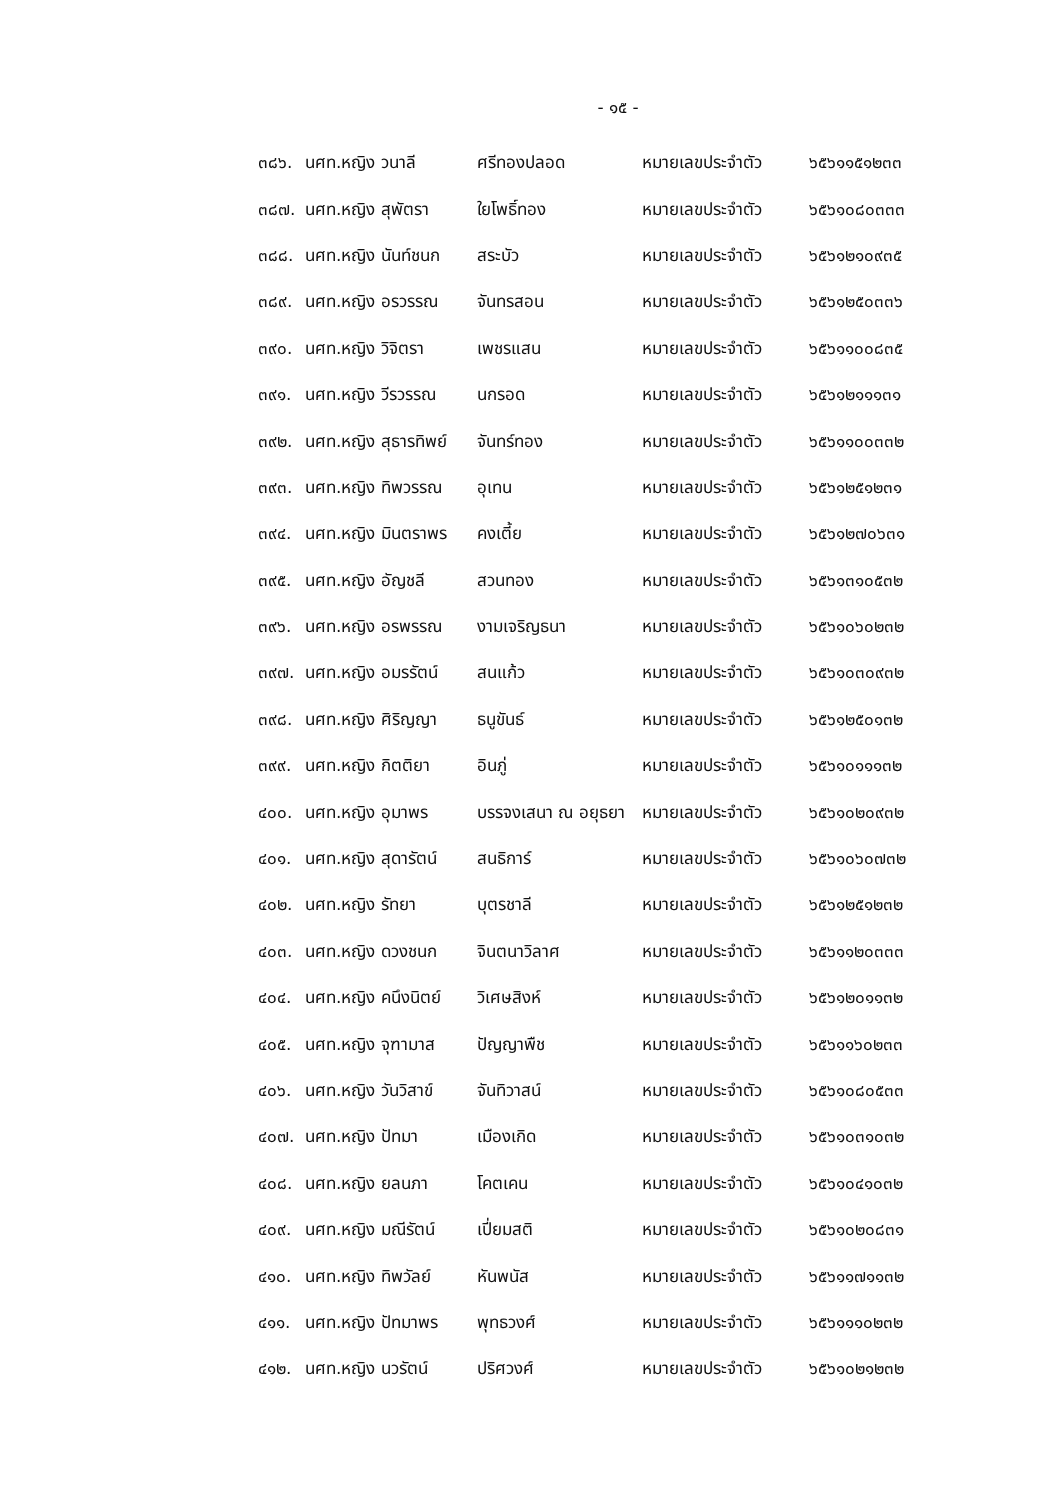- ๑๕ -
| ๓๘๖. | นศท.หญิง วนาลี | ศรีทองปลอด | หมายเลขประจำตัว | ๖๕๖๑๑๕๑๒๓๓ |
| ๓๘๗. | นศท.หญิง สุพัตรา | ใยโพธิ์ทอง | หมายเลขประจำตัว | ๖๕๖๑๐๘๐๓๓๓ |
| ๓๘๘. | นศท.หญิง นันท์ชนก | สระบัว | หมายเลขประจำตัว | ๖๕๖๑๒๑๐๙๓๕ |
| ๓๘๙. | นศท.หญิง อรวรรณ | จันทรสอน | หมายเลขประจำตัว | ๖๕๖๑๒๕๐๓๓๖ |
| ๓๙๐. | นศท.หญิง วิจิตรา | เพชรแสน | หมายเลขประจำตัว | ๖๕๖๑๑๐๐๘๓๕ |
| ๓๙๑. | นศท.หญิง วีรวรรณ | นกรอด | หมายเลขประจำตัว | ๖๕๖๑๒๑๑๑๓๑ |
| ๓๙๒. | นศท.หญิง สุธารทิพย์ | จันทร์ทอง | หมายเลขประจำตัว | ๖๕๖๑๑๐๐๓๓๒ |
| ๓๙๓. | นศท.หญิง ทิพวรรณ | อุเทน | หมายเลขประจำตัว | ๖๕๖๑๒๕๑๒๓๑ |
| ๓๙๔. | นศท.หญิง มินตราพร | คงเตี้ย | หมายเลขประจำตัว | ๖๕๖๑๒๗๐๖๓๑ |
| ๓๙๕. | นศท.หญิง อัญชลี | สวนทอง | หมายเลขประจำตัว | ๖๕๖๑๓๑๐๕๓๒ |
| ๓๙๖. | นศท.หญิง อรพรรณ | งามเจริญธนา | หมายเลขประจำตัว | ๖๕๖๑๐๖๐๒๓๒ |
| ๓๙๗. | นศท.หญิง อมรรัตน์ | สนแก้ว | หมายเลขประจำตัว | ๖๕๖๑๐๓๐๙๓๒ |
| ๓๙๘. | นศท.หญิง ศิริญญา | ธนูขันธ์ | หมายเลขประจำตัว | ๖๕๖๑๒๕๐๑๓๒ |
| ๓๙๙. | นศท.หญิง กิตติยา | อินภู่ | หมายเลขประจำตัว | ๖๕๖๑๐๑๑๑๓๒ |
| ๔๐๐. | นศท.หญิง อุมาพร | บรรจงเสนา ณ อยุธยา | หมายเลขประจำตัว | ๖๕๖๑๐๒๐๙๓๒ |
| ๔๐๑. | นศท.หญิง สุดารัตน์ | สนธิการ์ | หมายเลขประจำตัว | ๖๕๖๑๐๖๐๗๓๒ |
| ๔๐๒. | นศท.หญิง รัทยา | บุตรชาลี | หมายเลขประจำตัว | ๖๕๖๑๒๕๑๒๓๒ |
| ๔๐๓. | นศท.หญิง ดวงชนก | จินตนาวิลาศ | หมายเลขประจำตัว | ๖๕๖๑๑๒๐๓๓๓ |
| ๔๐๔. | นศท.หญิง คนึงนิตย์ | วิเศษสิงห์ | หมายเลขประจำตัว | ๖๕๖๑๒๐๑๑๓๒ |
| ๔๐๕. | นศท.หญิง จุฑามาส | ปัญญาพืช | หมายเลขประจำตัว | ๖๕๖๑๑๖๐๒๓๓ |
| ๔๐๖. | นศท.หญิง วันวิสาข์ | จันทิวาสน์ | หมายเลขประจำตัว | ๖๕๖๑๐๘๐๕๓๓ |
| ๔๐๗. | นศท.หญิง ปัทมา | เมืองเกิด | หมายเลขประจำตัว | ๖๕๖๑๐๓๑๐๓๒ |
| ๔๐๘. | นศท.หญิง ยลนภา | โคตเคน | หมายเลขประจำตัว | ๖๕๖๑๐๔๑๐๓๒ |
| ๔๐๙. | นศท.หญิง มณีรัตน์ | เปี่ยมสติ | หมายเลขประจำตัว | ๖๕๖๑๐๒๐๘๓๑ |
| ๔๑๐. | นศท.หญิง ทิพวัลย์ | หันพนัส | หมายเลขประจำตัว | ๖๕๖๑๑๗๑๑๓๒ |
| ๔๑๑. | นศท.หญิง ปัทมาพร | พุทธวงศ์ | หมายเลขประจำตัว | ๖๕๖๑๑๑๐๒๓๒ |
| ๔๑๒. | นศท.หญิง นวรัตน์ | ปริศวงศ์ | หมายเลขประจำตัว | ๖๕๖๑๐๒๑๒๓๒ |